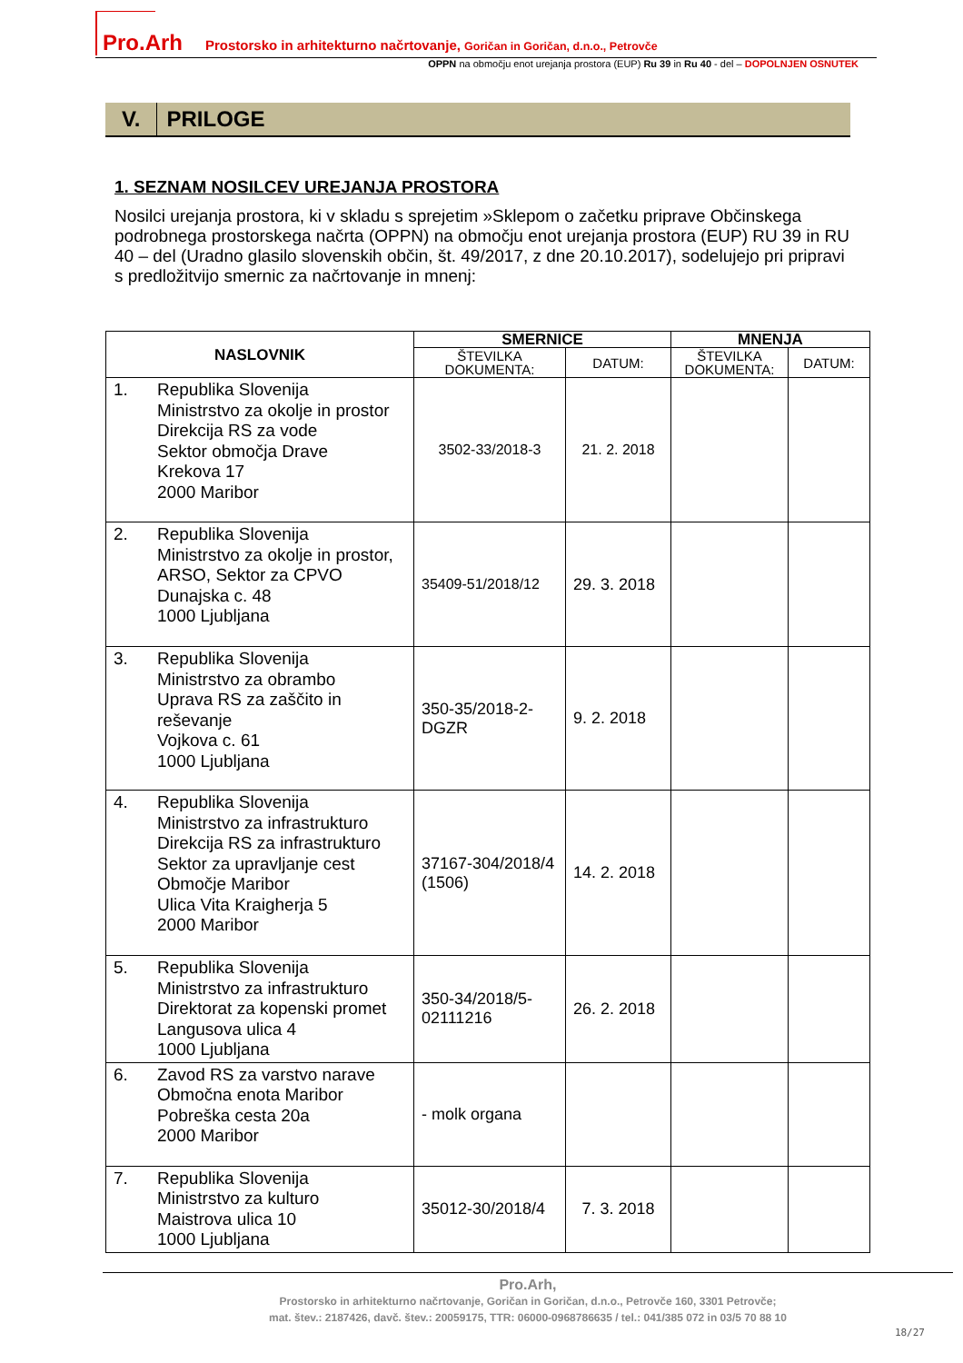Pro.Arh Prostorsko in arhitekturno načrtovanje, Goričan in Goričan, d.n.o., Petrovče
OPPN na območju enot urejanja prostora (EUP) Ru 39 in Ru 40 - del – DOPOLNJEN OSNUTEK
V. PRILOGE
1. SEZNAM NOSILCEV UREJANJA PROSTORA
Nosilci urejanja prostora, ki v skladu s sprejetim »Sklepom o začetku priprave Občinskega podrobnega prostorskega načrta (OPPN) na območju enot urejanja prostora (EUP) RU 39 in RU 40 – del (Uradno glasilo slovenskih občin, št. 49/2017, z dne 20.10.2017), sodelujejo pri pripravi s predložitvijo smernic za načrtovanje in mnenj:
| NASLOVNIK | SMERNICE | | MNENJA | |
| --- | --- | --- | --- | --- |
| | ŠTEVILKA DOKUMENTA: | DATUM: | ŠTEVILKA DOKUMENTA: | DATUM: |
| 1. Republika Slovenija Ministrstvo za okolje in prostor Direkcija RS za vode Sektor območja Drave Krekova 17 2000 Maribor | 3502-33/2018-3 | 21. 2. 2018 | | |
| 2. Republika Slovenija Ministrstvo za okolje in prostor, ARSO, Sektor za CPVO Dunajska c. 48 1000 Ljubljana | 35409-51/2018/12 | 29. 3. 2018 | | |
| 3. Republika Slovenija Ministrstvo za obrambo Uprava RS za zaščito in reševanje Vojkova c. 61 1000 Ljubljana | 350-35/2018-2- DGZR | 9. 2. 2018 | | |
| 4. Republika Slovenija Ministrstvo za infrastrukturo Direkcija RS za infrastrukturo Sektor za upravljanje cest Območje Maribor Ulica Vita Kraigherja 5 2000 Maribor | 37167-304/2018/4 (1506) | 14. 2. 2018 | | |
| 5. Republika Slovenija Ministrstvo za infrastrukturo Direktorat za kopenski promet Langusova ulica 4 1000 Ljubljana | 350-34/2018/5- 02111216 | 26. 2. 2018 | | |
| 6. Zavod RS za varstvo narave Območna enota Maribor Pobreška cesta 20a 2000 Maribor | - molk organa | | | |
| 7. Republika Slovenija Ministrstvo za kulturo Maistrova ulica 10 1000 Ljubljana | 35012-30/2018/4 | 7. 3. 2018 | | |
Pro.Arh,
Prostorsko in arhitekturno načrtovanje, Goričan in Goričan, d.n.o., Petrovče 160, 3301 Petrovče;
mat. štev.: 2187426, davč. štev.: 20059175, TTR: 06000-0968786635 / tel.: 041/385 072 in 03/5 70 88 10
18/27